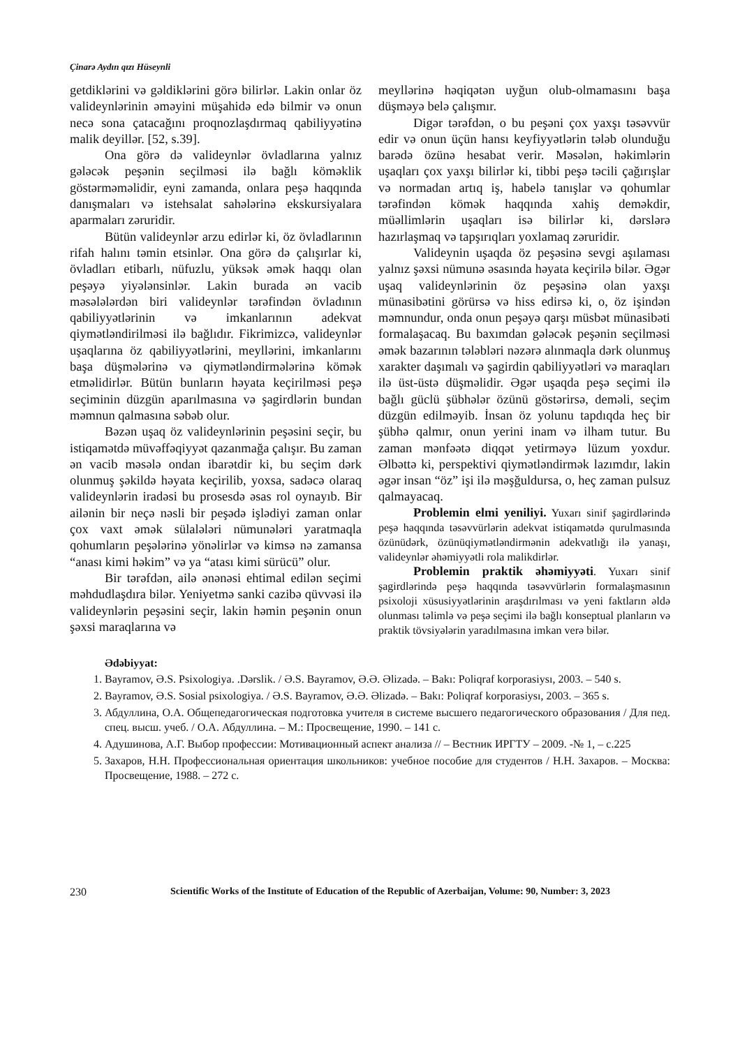Çinarə Aydın qızı Hüseynli
getdiklərini və gəldiklərini görə bilirlər. Lakin onlar öz valideynlərinin əməyini müşahidə edə bilmir və onun necə sona çatacağını proqnozlaşdırmaq qabiliyyətinə malik deyillər. [52, s.39].
Ona görə də valideynlər övladlarına yalnız gələcək peşənin seçilməsi ilə bağlı köməklik göstərməməlidir, eyni zamanda, onlara peşə haqqında danışmaları və istehsalat sahələrinə ekskursiyalara aparmaları zəruridir.
Bütün valideynlər arzu edirlər ki, öz övladlarının rifah halını təmin etsinlər. Ona görə də çalışırlar ki, övladları etibarlı, nüfuzlu, yüksək əmək haqqı olan peşəyə yiyələnsinlər. Lakin burada ən vacib məsələlərdən biri valideynlər tərəfindən övladının qabiliyyətlərinin və imkanlarının adekvat qiymətləndirilməsi ilə bağlıdır. Fikrimizcə, valideynlər uşaqlarına öz qabiliyyətlərini, meyllərini, imkanlarını başa düşmələrinə və qiymətləndirmələrinə kömək etməlidirlər. Bütün bunların həyata keçirilməsi peşə seçiminin düzgün aparılmasına və şagirdlərin bundan məmnun qalmasına səbəb olur.
Bəzən uşaq öz valideynlərinin peşəsini seçir, bu istiqamətdə müvəffəqiyyət qazanmağa çalışır. Bu zaman ən vacib məsələ ondan ibarətdir ki, bu seçim dərk olunmuş şəkildə həyata keçirilib, yoxsa, sadəcə olaraq valideynlərin iradəsi bu prosesdə əsas rol oynayıb. Bir ailənin bir neçə nəsli bir peşədə işlədiyi zaman onlar çox vaxt əmək sülalələri nümunələri yaratmaqla qohumların peşələrinə yönəlirlər və kimsə nə zamansa “anası kimi həkim” və ya “atası kimi sürücü” olur.
Bir tərəfdən, ailə ənənəsi ehtimal edilən seçimi məhdudlaşdıra bilər. Yeniyetmə sanki cazibə qüvvəsi ilə valideynlərin peşəsini seçir, lakin həmin peşənin onun şəxsi maraqlarına və
meyllərinə həqiqətən uyğun olub-olmamasını başa düşməyə belə çalışmır.
Digər tərəfdən, o bu peşəni çox yaxşı təsəvvür edir və onun üçün hansı keyfiyyətlərin tələb olunduğu barədə özünə hesabat verir. Məsələn, həkimlərin uşaqları çox yaxşı bilirlər ki, tibbi peşə təcili çağırışlar və normadan artıq iş, habelə tanışlar və qohumlar tərəfindən kömək haqqında xahiş deməkdir, müəllimlərin uşaqları isə bilirlər ki, dərslərə hazırlaşmaq və tapşırıqları yoxlamaq zəruridir.
Valideynin uşaqda öz peşəsinə sevgi aşılaması yalnız şəxsi nümunə əsasında həyata keçirilə bilər. Əgər uşaq valideynlərinin öz peşəsinə olan yaxşı münasibətini görürsə və hiss edirsə ki, o, öz işindən məmnundur, onda onun peşəyə qarşı müsbət münasibəti formalaşacaq. Bu baxımdan gələcək peşənin seçilməsi əmək bazarının tələbləri nəzərə alınmaqla dərk olunmuş xarakter daşımalı və şagirdin qabiliyyətləri və maraqları ilə üst-üstə düşməlidir. Əgər uşaqda peşə seçimi ilə bağlı güclü şübhələr özünü göstərirsə, deməli, seçim düzgün edilməyib. İnsan öz yolunu tapdıqda heç bir şübhə qalmır, onun yerini inam və ilham tutur. Bu zaman mənfəətə diqqət yetirməyə lüzum yoxdur. Əlbəttə ki, perspektivi qiymətləndirmək lazımdır, lakin əgər insan “öz” işi ilə məşğuldursa, o, heç zaman pulsuz qalmayacaq.
Problemin elmi yeniliyi. Yuxarı sinif şagirdlərində peşə haqqında təsəvvürlərin adekvat istiqamətdə qurulmasında özünüdərk, özünüqiymətləndirmənin adekvatlığı ilə yanaşı, valideynlər əhəmiyyətli rola malikdirlər.
Problemin praktik əhəmiyyəti. Yuxarı sinif şagirdlərində peşə haqqında təsəvvürlərin formalaşmasının psixoloji xüsusiyyətlərinin araşdırılması və yeni faktların əldə olunması təlimlə və peşə seçimi ilə bağlı konseptual planların və praktik tövsiyələrin yaradılmasına imkan verə bilər.
Ədəbiyyat:
1. Bayramov, Ə.S. Psixologiya. .Dərslik. / Ə.S. Bayramov, Ə.Ə. Əlizadə. – Bakı: Poliqraf korporasiysı, 2003. – 540 s.
2. Bayramov, Ə.S. Sosial psixologiya. / Ə.S. Bayramov, Ə.Ə. Əlizadə. – Bakı: Poliqraf korporasiysı, 2003. – 365 s.
3. Абдуллина, О.А. Общепедагогическая подготовка учителя в системе высшего педагогического образования / Для пед. спец. высш. учеб. / О.А. Абдуллина. – М.: Просвещение, 1990. – 141 с.
4. Адушинова, А.Г. Выбор профессии: Мотивационный аспект анализа // – Вестник ИРГТУ – 2009. -№ 1, – с.225
5. Захаров, Н.Н. Профессиональная ориентация школьников: учебное пособие для студентов / Н.Н. Захаров. – Москва: Просвещение, 1988. – 272 с.
230 Scientific Works of the Institute of Education of the Republic of Azerbaijan, Volume: 90, Number: 3, 2023